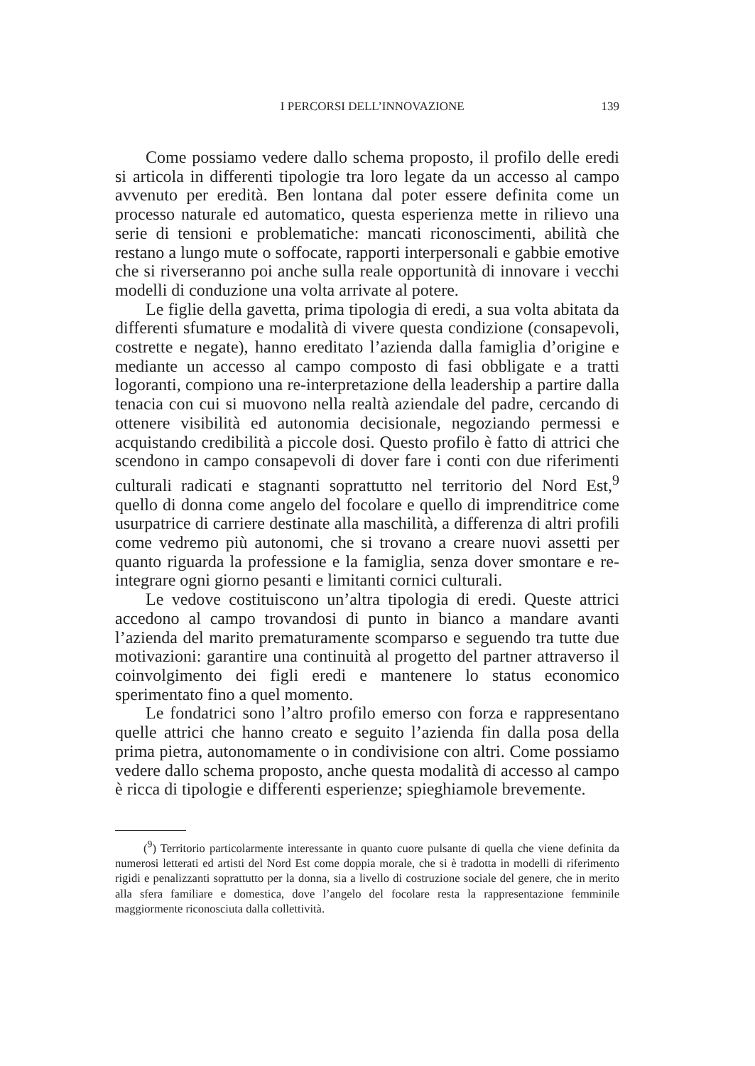I PERCORSI DELL’INNOVAZIONE 139
Come possiamo vedere dallo schema proposto, il profilo delle eredi si articola in differenti tipologie tra loro legate da un accesso al campo avvenuto per eredità. Ben lontana dal poter essere definita come un processo naturale ed automatico, questa esperienza mette in rilievo una serie di tensioni e problematiche: mancati riconoscimenti, abilità che restano a lungo mute o soffocate, rapporti interpersonali e gabbie emotive che si riverseranno poi anche sulla reale opportunità di innovare i vecchi modelli di conduzione una volta arrivate al potere.
Le figlie della gavetta, prima tipologia di eredi, a sua volta abitata da differenti sfumature e modalità di vivere questa condizione (consapevoli, costrette e negate), hanno ereditato l’azienda dalla famiglia d’origine e mediante un accesso al campo composto di fasi obbligate e a tratti logoranti, compiono una re-interpretazione della leadership a partire dalla tenacia con cui si muovono nella realtà aziendale del padre, cercando di ottenere visibilità ed autonomia decisionale, negoziando permessi e acquistando credibilità a piccole dosi. Questo profilo è fatto di attrici che scendono in campo consapevoli di dover fare i conti con due riferimenti culturali radicati e stagnanti soprattutto nel territorio del Nord Est,<sup>9</sup> quello di donna come angelo del focolare e quello di imprenditrice come usurpatrice di carriere destinate alla maschilità, a differenza di altri profili come vedremo più autonomi, che si trovano a creare nuovi assetti per quanto riguarda la professione e la famiglia, senza dover smontare e re-integrare ogni giorno pesanti e limitanti cornici culturali.
Le vedove costituiscono un’altra tipologia di eredi. Queste attrici accedono al campo trovandosi di punto in bianco a mandare avanti l’azienda del marito prematuramente scomparso e seguendo tra tutte due motivazioni: garantire una continuità al progetto del partner attraverso il coinvolgimento dei figli eredi e mantenere lo status economico sperimentato fino a quel momento.
Le fondatrici sono l’altro profilo emerso con forza e rappresentano quelle attrici che hanno creato e seguito l’azienda fin dalla posa della prima pietra, autonomamente o in condivisione con altri. Come possiamo vedere dallo schema proposto, anche questa modalità di accesso al campo è ricca di tipologie e differenti esperienze; spieghiamole brevemente.
(<sup>9</sup>) Territorio particolarmente interessante in quanto cuore pulsante di quella che viene definita da numerosi letterati ed artisti del Nord Est come doppia morale, che si è tradotta in modelli di riferimento rigidi e penalizzanti soprattutto per la donna, sia a livello di costruzione sociale del genere, che in merito alla sfera familiare e domestica, dove l’angelo del focolare resta la rappresentazione femminile maggiormente riconosciuta dalla collettività.